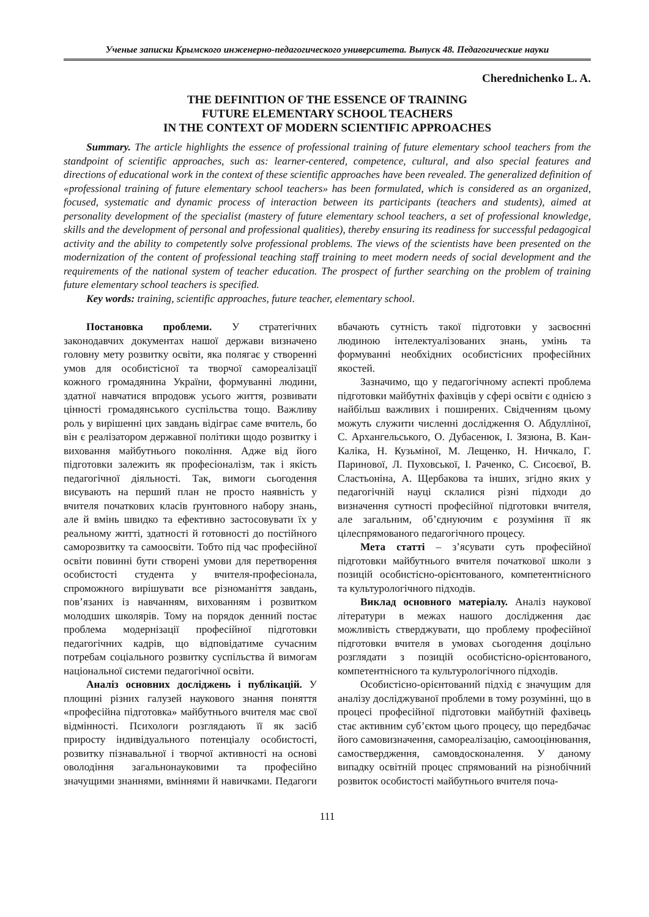Ученые записки Крымского инженерно-педагогического университета. Выпуск 48. Педагогические науки
Cherednichenko L. A.
THE DEFINITION OF THE ESSENCE OF TRAINING
FUTURE ELEMENTARY SCHOOL TEACHERS
IN THE CONTEXT OF MODERN SCIENTIFIC APPROACHES
Summary. The article highlights the essence of professional training of future elementary school teachers from the standpoint of scientific approaches, such as: learner-centered, competence, cultural, and also special features and directions of educational work in the context of these scientific approaches have been revealed. The generalized definition of «professional training of future elementary school teachers» has been formulated, which is considered as an organized, focused, systematic and dynamic process of interaction between its participants (teachers and students), aimed at personality development of the specialist (mastery of future elementary school teachers, a set of professional knowledge, skills and the development of personal and professional qualities), thereby ensuring its readiness for successful pedagogical activity and the ability to competently solve professional problems. The views of the scientists have been presented on the modernization of the content of professional teaching staff training to meet modern needs of social development and the requirements of the national system of teacher education. The prospect of further searching on the problem of training future elementary school teachers is specified.
Key words: training, scientific approaches, future teacher, elementary school.
Постановка проблеми. У стратегічних законодавчих документах нашої держави визначено головну мету розвитку освіти, яка полягає у створенні умов для особистісної та творчої самореалізації кожного громадянина України, формуванні людини, здатної навчатися впродовж усього життя, розвивати цінності громадянського суспільства тощо. Важливу роль у вирішенні цих завдань відіграє саме вчитель, бо він є реалізатором державної політики щодо розвитку і виховання майбутнього покоління. Адже від його підготовки залежить як професіоналізм, так і якість педагогічної діяльності. Так, вимоги сьогодення висувають на перший план не просто наявність у вчителя початкових класів ґрунтовного набору знань, але й вмінь швидко та ефективно застосовувати їх у реальному житті, здатності й готовності до постійного саморозвитку та самоосвіти. Тобто під час професійної освіти повинні бути створені умови для перетворення особистості студента у вчителя-професіонала, спроможного вирішувати все різноманіття завдань, пов’язаних із навчанням, вихованням і розвитком молодших школярів. Тому на порядок денний постає проблема модернізації професійної підготовки педагогічних кадрів, що відповідатиме сучасним потребам соціального розвитку суспільства й вимогам національної системи педагогічної освіти.
Аналіз основних досліджень і публікацій. У площині різних галузей наукового знання поняття «професійна підготовка» майбутнього вчителя має свої відмінності. Психологи розглядають її як засіб приросту індивідуального потенціалу особистості, розвитку пізнавальної і творчої активності на основі оволодіння загальнонауковими та професійно значущими знаннями, вміннями й навичками. Педагоги вбачають сутність такої підготовки у засвоєнні людиною інтелектуалізованих знань, умінь та формуванні необхідних особистісних професійних якостей.
Зазначимо, що у педагогічному аспекті проблема підготовки майбутніх фахівців у сфері освіти є однією з найбільш важливих і поширених. Свідченням цьому можуть служити численні дослідження О. Абдулліної, С. Архангельського, О. Дубасенюк, І. Зязюна, В. Кан-Каліка, Н. Кузьміної, М. Лещенко, Н. Ничкало, Г. Паринової, Л. Пуховської, І. Раченко, С. Сисоєвої, В. Сластьоніна, А. Щербакова та інших, згідно яких у педагогічній науці склалися різні підходи до визначення сутності професійної підготовки вчителя, але загальним, об’єднуючим є розуміння її як цілеспрямованого педагогічного процесу.
Мета статті – з’ясувати суть професійної підготовки майбутнього вчителя початкової школи з позицій особистісно-орієнтованого, компетентнісного та культурологічного підходів.
Виклад основного матеріалу. Аналіз наукової літератури в межах нашого дослідження дає можливість стверджувати, що проблему професійної підготовки вчителя в умовах сьогодення доцільно розглядати з позицій особистісно-орієнтованого, компетентнісного та культурологічного підходів.
Особистісно-орієнтований підхід є значущим для аналізу досліджуваної проблеми в тому розумінні, що в процесі професійної підготовки майбутній фахівець стає активним суб’єктом цього процесу, що передбачає його самовизначення, самореалізацію, самооцінювання, самоствердження, самовдосконалення. У даному випадку освітній процес спрямований на різнобічний розвиток особистості майбутнього вчителя поча-
111